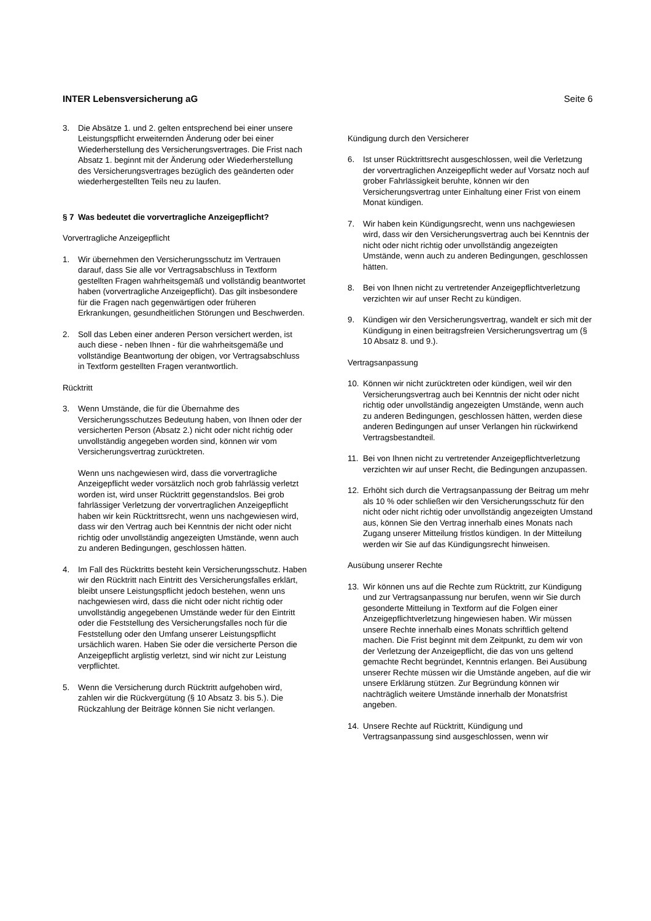INTER Lebensversicherung aG Seite 6
3. Die Absätze 1. und 2. gelten entsprechend bei einer unsere Leistungspflicht erweiternden Änderung oder bei einer Wiederherstellung des Versicherungsvertrages. Die Frist nach Absatz 1. beginnt mit der Änderung oder Wiederherstellung des Versicherungsvertrages bezüglich des geänderten oder wiederhergestellten Teils neu zu laufen.
§ 7 Was bedeutet die vorvertragliche Anzeigepflicht?
Vorvertragliche Anzeigepflicht
1. Wir übernehmen den Versicherungsschutz im Vertrauen darauf, dass Sie alle vor Vertragsabschluss in Textform gestellten Fragen wahrheitsgemäß und vollständig beantwortet haben (vorvertragliche Anzeigepflicht). Das gilt insbesondere für die Fragen nach gegenwärtigen oder früheren Erkrankungen, gesundheitlichen Störungen und Beschwerden.
2. Soll das Leben einer anderen Person versichert werden, ist auch diese - neben Ihnen - für die wahrheitsgemäße und vollständige Beantwortung der obigen, vor Vertragsabschluss in Textform gestellten Fragen verantwortlich.
Rücktritt
3. Wenn Umstände, die für die Übernahme des Versicherungsschutzes Bedeutung haben, von Ihnen oder der versicherten Person (Absatz 2.) nicht oder nicht richtig oder unvollständig angegeben worden sind, können wir vom Versicherungsvertrag zurücktreten.
Wenn uns nachgewiesen wird, dass die vorvertragliche Anzeigepflicht weder vorsätzlich noch grob fahrlässig verletzt worden ist, wird unser Rücktritt gegenstandslos. Bei grob fahrlässiger Verletzung der vorvertraglichen Anzeigepflicht haben wir kein Rücktrittsrecht, wenn uns nachgewiesen wird, dass wir den Vertrag auch bei Kenntnis der nicht oder nicht richtig oder unvollständig angezeigten Umstände, wenn auch zu anderen Bedingungen, geschlossen hätten.
4. Im Fall des Rücktritts besteht kein Versicherungsschutz. Haben wir den Rücktritt nach Eintritt des Versicherungsfalles erklärt, bleibt unsere Leistungspflicht jedoch bestehen, wenn uns nachgewiesen wird, dass die nicht oder nicht richtig oder unvollständig angegebenen Umstände weder für den Eintritt oder die Feststellung des Versicherungsfalles noch für die Feststellung oder den Umfang unserer Leistungspflicht ursächlich waren. Haben Sie oder die versicherte Person die Anzeigepflicht arglistig verletzt, sind wir nicht zur Leistung verpflichtet.
5. Wenn die Versicherung durch Rücktritt aufgehoben wird, zahlen wir die Rückvergütung (§ 10 Absatz 3. bis 5.). Die Rückzahlung der Beiträge können Sie nicht verlangen.
Kündigung durch den Versicherer
6. Ist unser Rücktrittsrecht ausgeschlossen, weil die Verletzung der vorvertraglichen Anzeigepflicht weder auf Vorsatz noch auf grober Fahrlässigkeit beruhte, können wir den Versicherungsvertrag unter Einhaltung einer Frist von einem Monat kündigen.
7. Wir haben kein Kündigungsrecht, wenn uns nachgewiesen wird, dass wir den Versicherungsvertrag auch bei Kenntnis der nicht oder nicht richtig oder unvollständig angezeigten Umstände, wenn auch zu anderen Bedingungen, geschlossen hätten.
8. Bei von Ihnen nicht zu vertretender Anzeigepflichtverletzung verzichten wir auf unser Recht zu kündigen.
9. Kündigen wir den Versicherungsvertrag, wandelt er sich mit der Kündigung in einen beitragsfreien Versicherungsvertrag um (§ 10 Absatz 8. und 9.).
Vertragsanpassung
10. Können wir nicht zurücktreten oder kündigen, weil wir den Versicherungsvertrag auch bei Kenntnis der nicht oder nicht richtig oder unvollständig angezeigten Umstände, wenn auch zu anderen Bedingungen, geschlossen hätten, werden diese anderen Bedingungen auf unser Verlangen hin rückwirkend Vertragsbestandteil.
11. Bei von Ihnen nicht zu vertretender Anzeigepflichtverletzung verzichten wir auf unser Recht, die Bedingungen anzupassen.
12. Erhöht sich durch die Vertragsanpassung der Beitrag um mehr als 10 % oder schließen wir den Versicherungsschutz für den nicht oder nicht richtig oder unvollständig angezeigten Umstand aus, können Sie den Vertrag innerhalb eines Monats nach Zugang unserer Mitteilung fristlos kündigen. In der Mitteilung werden wir Sie auf das Kündigungsrecht hinweisen.
Ausübung unserer Rechte
13. Wir können uns auf die Rechte zum Rücktritt, zur Kündigung und zur Vertragsanpassung nur berufen, wenn wir Sie durch gesonderte Mitteilung in Textform auf die Folgen einer Anzeigepflichtverletzung hingewiesen haben. Wir müssen unsere Rechte innerhalb eines Monats schriftlich geltend machen. Die Frist beginnt mit dem Zeitpunkt, zu dem wir von der Verletzung der Anzeigepflicht, die das von uns geltend gemachte Recht begründet, Kenntnis erlangen. Bei Ausübung unserer Rechte müssen wir die Umstände angeben, auf die wir unsere Erklärung stützen. Zur Begründung können wir nachträglich weitere Umstände innerhalb der Monatsfrist angeben.
14. Unsere Rechte auf Rücktritt, Kündigung und Vertragsanpassung sind ausgeschlossen, wenn wir